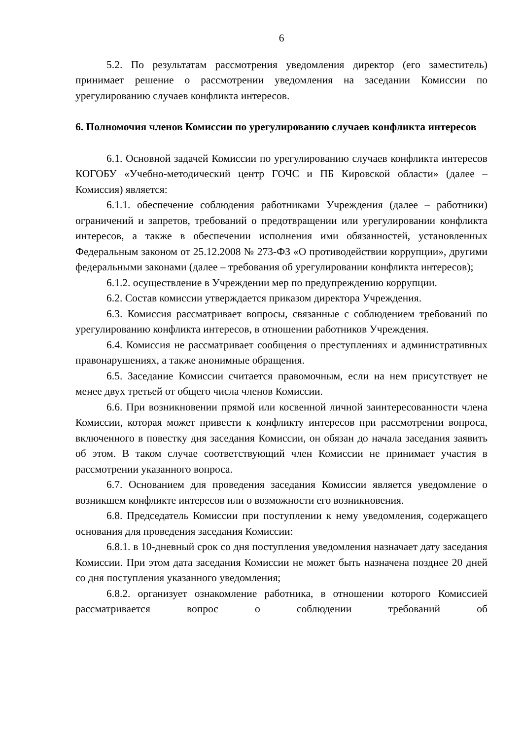6
5.2. По результатам рассмотрения уведомления директор (его заместитель) принимает решение о рассмотрении уведомления на заседании Комиссии по урегулированию случаев конфликта интересов.
6. Полномочия членов Комиссии по урегулированию случаев конфликта интересов
6.1. Основной задачей Комиссии по урегулированию случаев конфликта интересов КОГОБУ «Учебно-методический центр ГОЧС и ПБ Кировской области» (далее – Комиссия) является:
6.1.1. обеспечение соблюдения работниками Учреждения (далее – работники) ограничений и запретов, требований о предотвращении или урегулировании конфликта интересов, а также в обеспечении исполнения ими обязанностей, установленных Федеральным законом от 25.12.2008 № 273-ФЗ «О противодействии коррупции», другими федеральными законами (далее – требования об урегулировании конфликта интересов);
6.1.2. осуществление в Учреждении мер по предупреждению коррупции.
6.2. Состав комиссии утверждается приказом директора Учреждения.
6.3. Комиссия рассматривает вопросы, связанные с соблюдением требований по урегулированию конфликта интересов, в отношении работников Учреждения.
6.4. Комиссия не рассматривает сообщения о преступлениях и административных правонарушениях, а также анонимные обращения.
6.5. Заседание Комиссии считается правомочным, если на нем присутствует не менее двух третьей от общего числа членов Комиссии.
6.6. При возникновении прямой или косвенной личной заинтересованности члена Комиссии, которая может привести к конфликту интересов при рассмотрении вопроса, включенного в повестку дня заседания Комиссии, он обязан до начала заседания заявить об этом. В таком случае соответствующий член Комиссии не принимает участия в рассмотрении указанного вопроса.
6.7. Основанием для проведения заседания Комиссии является уведомление о возникшем конфликте интересов или о возможности его возникновения.
6.8. Председатель Комиссии при поступлении к нему уведомления, содержащего основания для проведения заседания Комиссии:
6.8.1. в 10-дневный срок со дня поступления уведомления назначает дату заседания Комиссии. При этом дата заседания Комиссии не может быть назначена позднее 20 дней со дня поступления указанного уведомления;
6.8.2. организует ознакомление работника, в отношении которого Комиссией рассматривается вопрос о соблюдении требований об